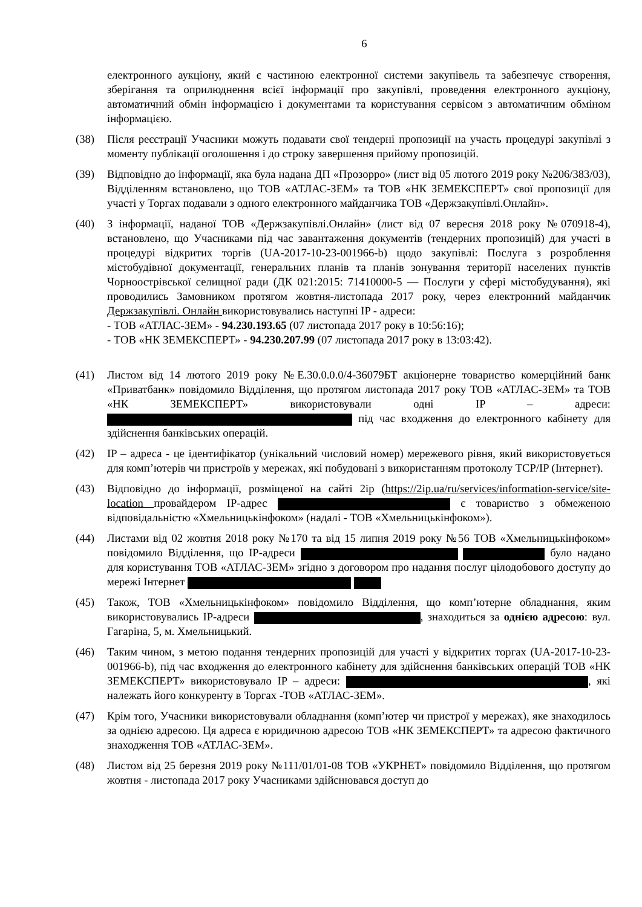6
електронного аукціону, який є частиною електронної системи закупівель та забезпечує створення, зберігання та оприлюднення всієї інформації про закупівлі, проведення електронного аукціону, автоматичний обмін інформацією і документами та користування сервісом з автоматичним обміном інформацією.
(38) Після реєстрації Учасники можуть подавати свої тендерні пропозиції на участь процедурі закупівлі з моменту публікації оголошення і до строку завершення прийому пропозицій.
(39) Відповідно до інформації, яка була надана ДП «Прозорро» (лист від 05 лютого 2019 року №206/383/03), Відділенням встановлено, що ТОВ «АТЛАС-ЗЕМ» та ТОВ «НК ЗЕМЕКСПЕРТ» свої пропозиції для участі у Торгах подавали з одного електронного майданчика ТОВ «Держзакупівлі.Онлайн».
(40) З інформації, наданої ТОВ «Держзакупівлі.Онлайн» (лист від 07 вересня 2018 року №070918-4), встановлено, що Учасниками під час завантаження документів (тендерних пропозицій) для участі в процедурі відкритих торгів (UA-2017-10-23-001966-b) щодо закупівлі: Послуга з розроблення містобудівної документації, генеральних планів та планів зонування території населених пунктів Чорноострівської селищної ради (ДК 021:2015: 71410000-5 — Послуги у сфері містобудування), які проводились Замовником протягом жовтня-листопада 2017 року, через електронний майданчик Держзакупівлі. Онлайн використовувались наступні IP - адреси:
- ТОВ «АТЛАС-ЗЕМ» - 94.230.193.65 (07 листопада 2017 року в 10:56:16);
- ТОВ «НК ЗЕМЕКСПЕРТ» - 94.230.207.99 (07 листопада 2017 року в 13:03:42).
(41) Листом від 14 лютого 2019 року №Е.30.0.0.0/4-36079БТ акціонерне товариство комерційний банк «Приватбанк» повідомило Відділення, що протягом листопада 2017 року ТОВ «АТЛАС-ЗЕМ» та ТОВ «НК ЗЕМЕКСПЕРТ» використовували одні IP – адреси: під час входження до електронного кабінету для здійснення банківських операцій.
(42) IP – адреса - це ідентифікатор (унікальний числовий номер) мережевого рівня, який використовується для комп’ютерів чи пристроїв у мережах, які побудовані з використанням протоколу TCP/IP (Інтернет).
(43) Відповідно до інформації, розміщеної на сайті 2ip (https://2ip.ua/ru/services/information-service/site-location провайдером IP-адрес є товариство з обмеженою відповідальністю «Хмельницькінфоком» (надалі - ТОВ «Хмельницькінфоком»).
(44) Листами від 02 жовтня 2018 року №170 та від 15 липня 2019 року №56 ТОВ «Хмельницькінфоком» повідомило Відділення, що IP-адреси було надано для користування ТОВ «АТЛАС-ЗЕМ» згідно з договором про надання послуг цілодобового доступу до мережі Інтернет
(45) Також, ТОВ «Хмельницькінфоком» повідомило Відділення, що комп’ютерне обладнання, яким використовувались IP-адреси , знаходиться за однією адресою: вул. Гагаріна, 5, м. Хмельницький.
(46) Таким чином, з метою подання тендерних пропозицій для участі у відкритих торгах (UA-2017-10-23-001966-b), під час входження до електронного кабінету для здійснення банківських операцій ТОВ «НК ЗЕМЕКСПЕРТ» використовувало IP – адреси: , які належать його конкуренту в Торгах -ТОВ «АТЛАС-ЗЕМ».
(47) Крім того, Учасники використовували обладнання (комп’ютер чи пристрої у мережах), яке знаходилось за однією адресою. Ця адреса є юридичною адресою ТОВ «НК ЗЕМЕКСПЕРТ» та адресою фактичного знаходження ТОВ «АТЛАС-ЗЕМ».
(48) Листом від 25 березня 2019 року №111/01/01-08 ТОВ «УКРНЕТ» повідомило Відділення, що протягом жовтня - листопада 2017 року Учасниками здійснювався доступ до